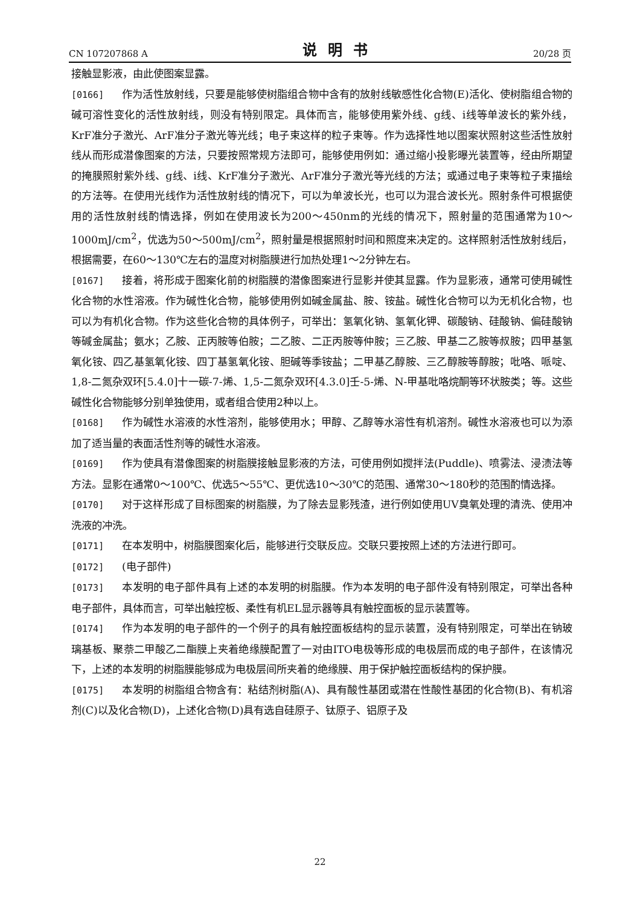CN 107207868 A 说明书 20/28 页
接触显影液，由此使图案显露。
[0166] 作为活性放射线，只要是能够使树脂组合物中含有的放射线敏感性化合物(E)活化、使树脂组合物的碱可溶性变化的活性放射线，则没有特别限定。具体而言，能够使用紫外线、g线、i线等单波长的紫外线，KrF准分子激光、ArF准分子激光等光线；电子束这样的粒子束等。作为选择性地以图案状照射这些活性放射线从而形成潜像图案的方法，只要按照常规方法即可，能够使用例如：通过缩小投影曝光装置等，经由所期望的掩膜照射紫外线、g线、i线、KrF准分子激光、ArF准分子激光等光线的方法；或通过电子束等粒子束描绘的方法等。在使用光线作为活性放射线的情况下，可以为单波长光，也可以为混合波长光。照射条件可根据使用的活性放射线酌情选择，例如在使用波长为200～450nm的光线的情况下，照射量的范围通常为10～1000mJ/cm<sup>2</sup>，优选为50～500mJ/cm<sup>2</sup>，照射量是根据照射时间和照度来决定的。这样照射活性放射线后，根据需要，在60～130℃左右的温度对树脂膜进行加热处理1～2分钟左右。
[0167] 接着，将形成于图案化前的树脂膜的潜像图案进行显影并使其显露。作为显影液，通常可使用碱性化合物的水性溶液。作为碱性化合物，能够使用例如碱金属盐、胺、铵盐。碱性化合物可以为无机化合物，也可以为有机化合物。作为这些化合物的具体例子，可举出：氢氧化钠、氢氧化钾、碳酸钠、硅酸钠、偏硅酸钠等碱金属盐；氨水；乙胺、正丙胺等伯胺；二乙胺、二正丙胺等仲胺；三乙胺、甲基二乙胺等叔胺；四甲基氢氧化铵、四乙基氢氧化铵、四丁基氢氧化铵、胆碱等季铵盐；二甲基乙醇胺、三乙醇胺等醇胺；吡咯、哌啶、1,8-二氮杂双环[5.4.0]十一碳-7-烯、1,5-二氮杂双环[4.3.0]壬-5-烯、N-甲基吡咯烷酮等环状胺类；等。这些碱性化合物能够分别单独使用，或者组合使用2种以上。
[0168] 作为碱性水溶液的水性溶剂，能够使用水；甲醇、乙醇等水溶性有机溶剂。碱性水溶液也可以为添加了适当量的表面活性剂等的碱性水溶液。
[0169] 作为使具有潜像图案的树脂膜接触显影液的方法，可使用例如搅拌法(Puddle)、喷雾法、浸渍法等方法。显影在通常0～100℃、优选5～55℃、更优选10～30℃的范围、通常30～180秒的范围酌情选择。
[0170] 对于这样形成了目标图案的树脂膜，为了除去显影残渣，进行例如使用UV臭氧处理的清洗、使用冲洗液的冲洗。
[0171] 在本发明中，树脂膜图案化后，能够进行交联反应。交联只要按照上述的方法进行即可。
[0172] (电子部件)
[0173] 本发明的电子部件具有上述的本发明的树脂膜。作为本发明的电子部件没有特别限定，可举出各种电子部件，具体而言，可举出触控板、柔性有机EL显示器等具有触控面板的显示装置等。
[0174] 作为本发明的电子部件的一个例子的具有触控面板结构的显示装置，没有特别限定，可举出在钠玻璃基板、聚萘二甲酸乙二酯膜上夹着绝缘膜配置了一对由ITO电极等形成的电极层而成的电子部件，在该情况下，上述的本发明的树脂膜能够成为电极层间所夹着的绝缘膜、用于保护触控面板结构的保护膜。
[0175] 本发明的树脂组合物含有：粘结剂树脂(A)、具有酸性基团或潜在性酸性基团的化合物(B)、有机溶剂(C)以及化合物(D)，上述化合物(D)具有选自硅原子、钛原子、铝原子及
22